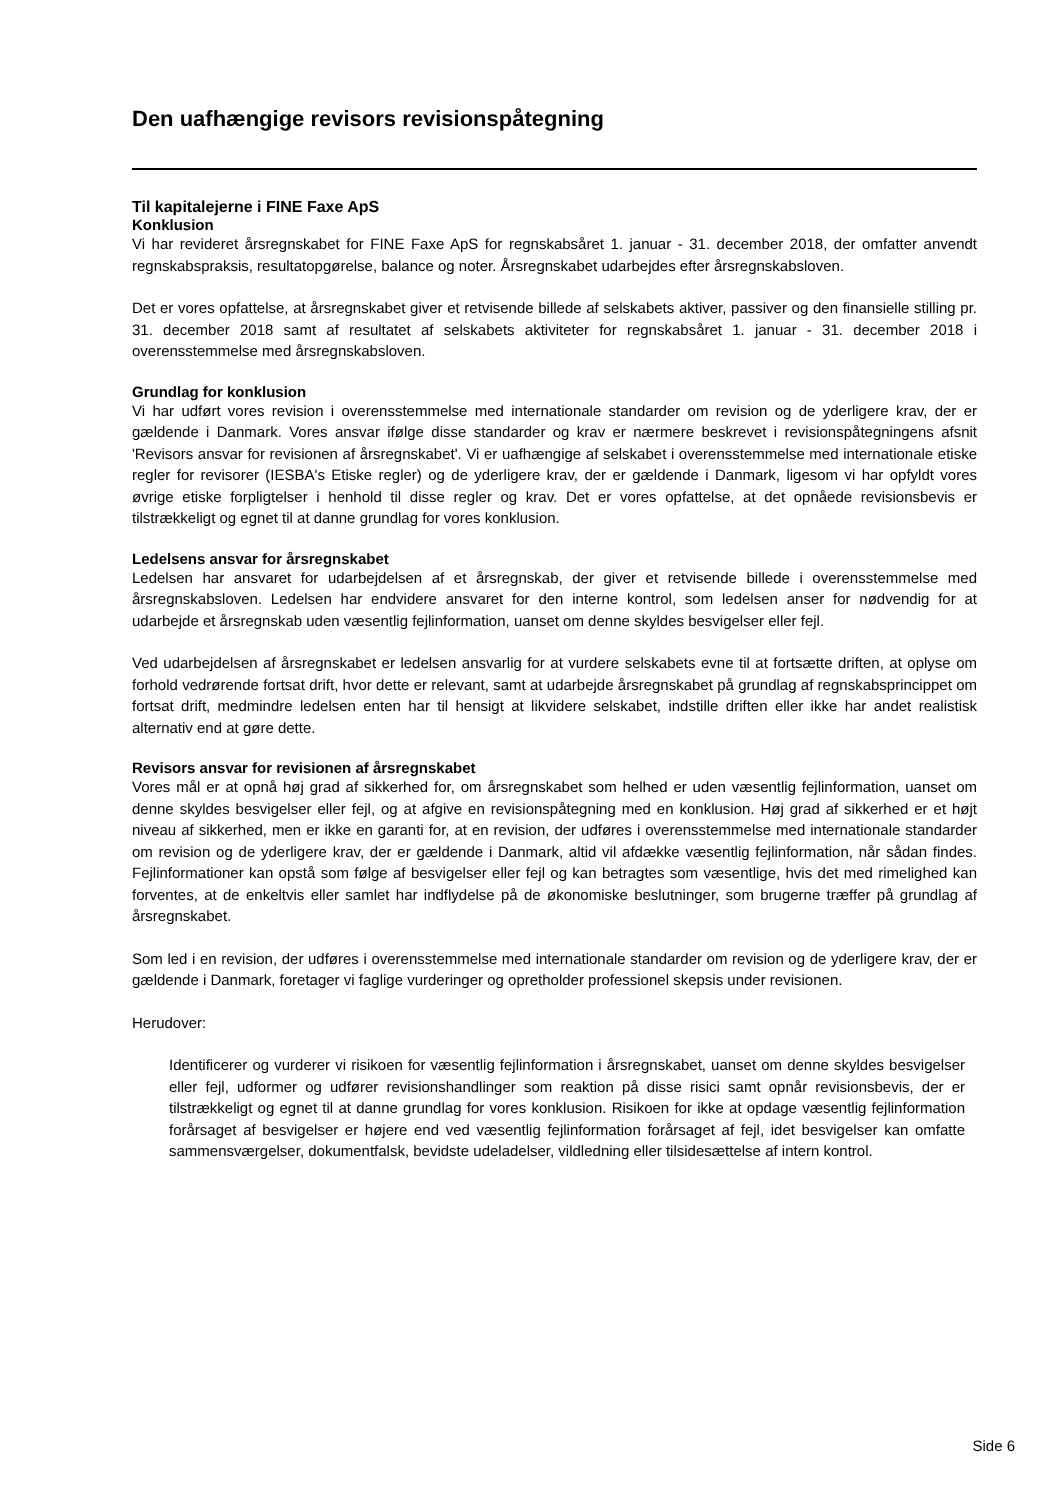Den uafhængige revisors revisionspåtegning
Til kapitalejerne i FINE Faxe ApS
Konklusion
Vi har revideret årsregnskabet for FINE Faxe ApS for regnskabsåret 1. januar - 31. december 2018, der omfatter anvendt regnskabspraksis, resultatopgørelse, balance og noter. Årsregnskabet udarbejdes efter årsregnskabsloven.
Det er vores opfattelse, at årsregnskabet giver et retvisende billede af selskabets aktiver, passiver og den finansielle stilling pr. 31. december 2018 samt af resultatet af selskabets aktiviteter for regnskabsåret 1. januar - 31. december 2018 i overensstemmelse med årsregnskabsloven.
Grundlag for konklusion
Vi har udført vores revision i overensstemmelse med internationale standarder om revision og de yderligere krav, der er gældende i Danmark. Vores ansvar ifølge disse standarder og krav er nærmere beskrevet i revisionspåtegningens afsnit 'Revisors ansvar for revisionen af årsregnskabet'. Vi er uafhængige af selskabet i overensstemmelse med internationale etiske regler for revisorer (IESBA's Etiske regler) og de yderligere krav, der er gældende i Danmark, ligesom vi har opfyldt vores øvrige etiske forpligtelser i henhold til disse regler og krav. Det er vores opfattelse, at det opnåede revisionsbevis er tilstrækkeligt og egnet til at danne grundlag for vores konklusion.
Ledelsens ansvar for årsregnskabet
Ledelsen har ansvaret for udarbejdelsen af et årsregnskab, der giver et retvisende billede i overensstemmelse med årsregnskabsloven. Ledelsen har endvidere ansvaret for den interne kontrol, som ledelsen anser for nødvendig for at udarbejde et årsregnskab uden væsentlig fejlinformation, uanset om denne skyldes besvigelser eller fejl.
Ved udarbejdelsen af årsregnskabet er ledelsen ansvarlig for at vurdere selskabets evne til at fortsætte driften, at oplyse om forhold vedrørende fortsat drift, hvor dette er relevant, samt at udarbejde årsregnskabet på grundlag af regnskabsprincippet om fortsat drift, medmindre ledelsen enten har til hensigt at likvidere selskabet, indstille driften eller ikke har andet realistisk alternativ end at gøre dette.
Revisors ansvar for revisionen af årsregnskabet
Vores mål er at opnå høj grad af sikkerhed for, om årsregnskabet som helhed er uden væsentlig fejlinformation, uanset om denne skyldes besvigelser eller fejl, og at afgive en revisionspåtegning med en konklusion. Høj grad af sikkerhed er et højt niveau af sikkerhed, men er ikke en garanti for, at en revision, der udføres i overensstemmelse med internationale standarder om revision og de yderligere krav, der er gældende i Danmark, altid vil afdække væsentlig fejlinformation, når sådan findes. Fejlinformationer kan opstå som følge af besvigelser eller fejl og kan betragtes som væsentlige, hvis det med rimelighed kan forventes, at de enkeltvis eller samlet har indflydelse på de økonomiske beslutninger, som brugerne træffer på grundlag af årsregnskabet.
Som led i en revision, der udføres i overensstemmelse med internationale standarder om revision og de yderligere krav, der er gældende i Danmark, foretager vi faglige vurderinger og opretholder professionel skepsis under revisionen.
Herudover:
Identificerer og vurderer vi risikoen for væsentlig fejlinformation i årsregnskabet, uanset om denne skyldes besvigelser eller fejl, udformer og udfører revisionshandlinger som reaktion på disse risici samt opnår revisionsbevis, der er tilstrækkeligt og egnet til at danne grundlag for vores konklusion. Risikoen for ikke at opdage væsentlig fejlinformation forårsaget af besvigelser er højere end ved væsentlig fejlinformation forårsaget af fejl, idet besvigelser kan omfatte sammensværgelser, dokumentfalsk, bevidste udeladelser, vildledning eller tilsidesættelse af intern kontrol.
Side 6